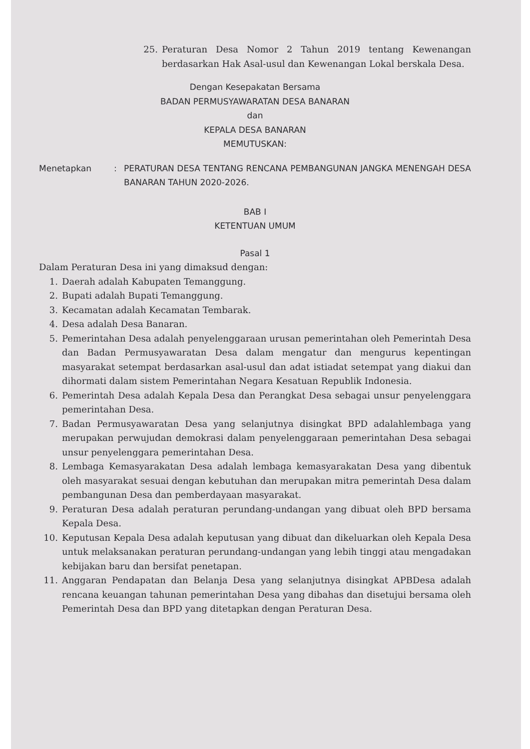25. Peraturan Desa Nomor 2 Tahun 2019 tentang Kewenangan berdasarkan Hak Asal-usul dan Kewenangan Lokal berskala Desa.
Dengan Kesepakatan Bersama
BADAN PERMUSYAWARATAN DESA BANARAN
dan
KEPALA DESA BANARAN
MEMUTUSKAN:
Menetapkan : PERATURAN DESA TENTANG RENCANA PEMBANGUNAN JANGKA MENENGAH DESA BANARAN TAHUN 2020-2026.
BAB I
KETENTUAN UMUM
Pasal 1
Dalam Peraturan Desa ini yang dimaksud dengan:
1. Daerah adalah Kabupaten Temanggung.
2. Bupati adalah Bupati Temanggung.
3. Kecamatan adalah Kecamatan Tembarak.
4. Desa adalah Desa Banaran.
5. Pemerintahan Desa adalah penyelenggaraan urusan pemerintahan oleh Pemerintah Desa dan Badan Permusyawaratan Desa dalam mengatur dan mengurus kepentingan masyarakat setempat berdasarkan asal-usul dan adat istiadat setempat yang diakui dan dihormati dalam sistem Pemerintahan Negara Kesatuan Republik Indonesia.
6. Pemerintah Desa adalah Kepala Desa dan Perangkat Desa sebagai unsur penyelenggara pemerintahan Desa.
7. Badan Permusyawaratan Desa yang selanjutnya disingkat BPD adalahlembaga yang merupakan perwujudan demokrasi dalam penyelenggaraan pemerintahan Desa sebagai unsur penyelenggara pemerintahan Desa.
8. Lembaga Kemasyarakatan Desa adalah lembaga kemasyarakatan Desa yang dibentuk oleh masyarakat sesuai dengan kebutuhan dan merupakan mitra pemerintah Desa dalam pembangunan Desa dan pemberdayaan masyarakat.
9. Peraturan Desa adalah peraturan perundang-undangan yang dibuat oleh BPD bersama Kepala Desa.
10. Keputusan Kepala Desa adalah keputusan yang dibuat dan dikeluarkan oleh Kepala Desa untuk melaksanakan peraturan perundang-undangan yang lebih tinggi atau mengadakan kebijakan baru dan bersifat penetapan.
11. Anggaran Pendapatan dan Belanja Desa yang selanjutnya disingkat APBDesa adalah rencana keuangan tahunan pemerintahan Desa yang dibahas dan disetujui bersama oleh Pemerintah Desa dan BPD yang ditetapkan dengan Peraturan Desa.